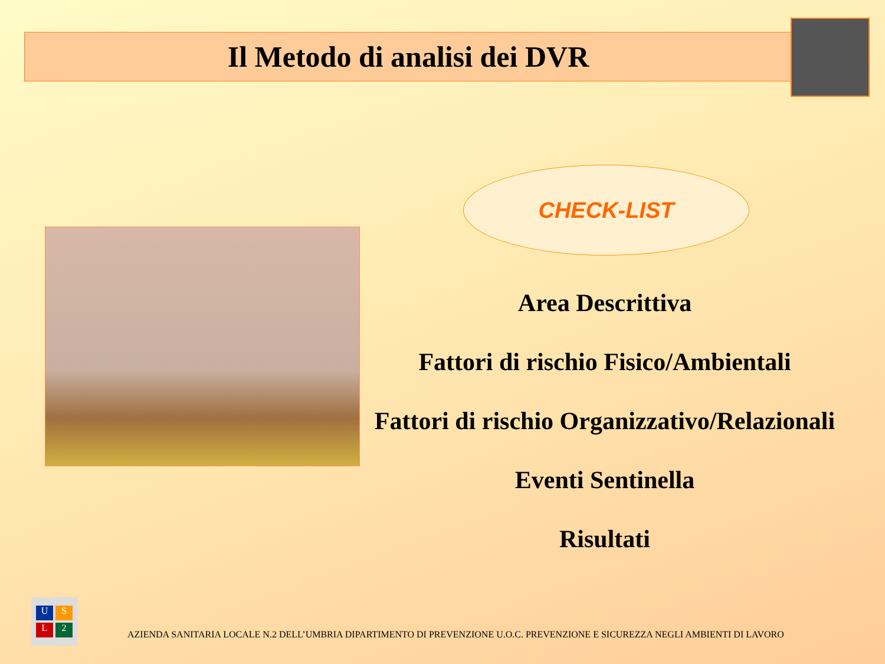Il Metodo di analisi dei DVR
CHECK-LIST
Area Descrittiva
Fattori di rischio Fisico/Ambientali
Fattori di rischio Organizzativo/Relazionali
Eventi Sentinella
Risultati
U S L 2
AZIENDA SANITARIA LOCALE N.2 DELL’UMBRIA DIPARTIMENTO DI PREVENZIONE U.O.C. PREVENZIONE E SICUREZZA NEGLI AMBIENTI DI LAVORO